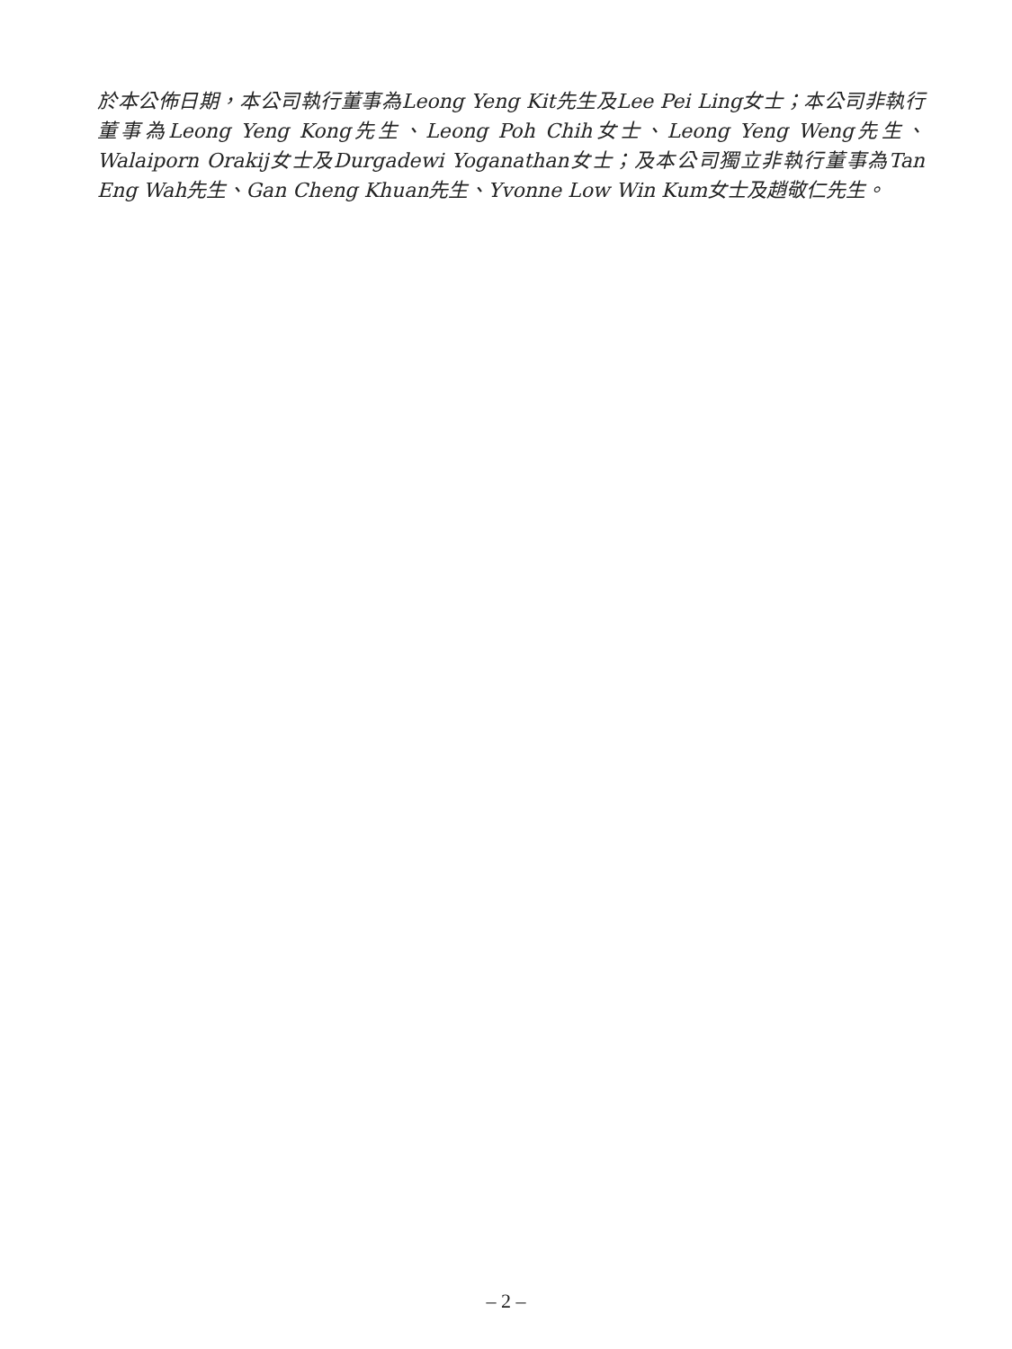於本公佈日期，本公司執行董事為Leong Yeng Kit先生及Lee Pei Ling女士；本公司非執行董事為Leong Yeng Kong先生、Leong Poh Chih女士、Leong Yeng Weng先生、Walaiporn Orakij女士及Durgadewi Yoganathan女士；及本公司獨立非執行董事為Tan Eng Wah先生、Gan Cheng Khuan先生、Yvonne Low Win Kum女士及趙敬仁先生。
– 2 –